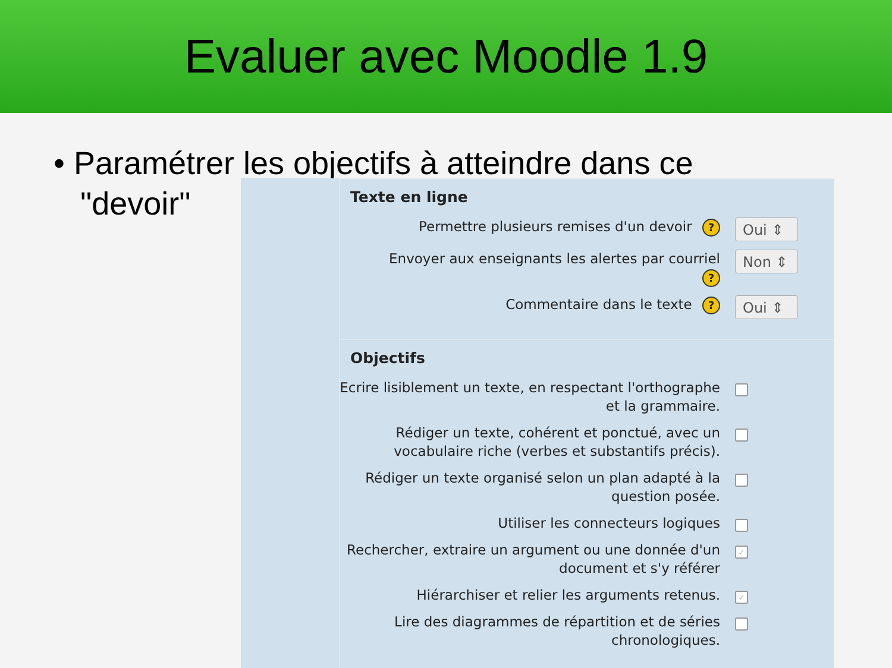Evaluer avec Moodle 1.9
• Paramétrer les objectifs à atteindre dans ce
"devoir"
Texte en ligne
Permettre plusieurs remises d'un devoir ?
Oui ⇕
Envoyer aux enseignants les alertes par courriel
?
Non ⇕
Commentaire dans le texte ?
Oui ⇕
Objectifs
Ecrire lisiblement un texte, en respectant l'orthographe et la grammaire.
Rédiger un texte, cohérent et ponctué, avec un vocabulaire riche (verbes et substantifs précis).
Rédiger un texte organisé selon un plan adapté à la question posée.
Utiliser les connecteurs logiques
Rechercher, extraire un argument ou une donnée d'un document et s'y référer
✓
Hiérarchiser et relier les arguments retenus.
✓
Lire des diagrammes de répartition et de séries chronologiques.